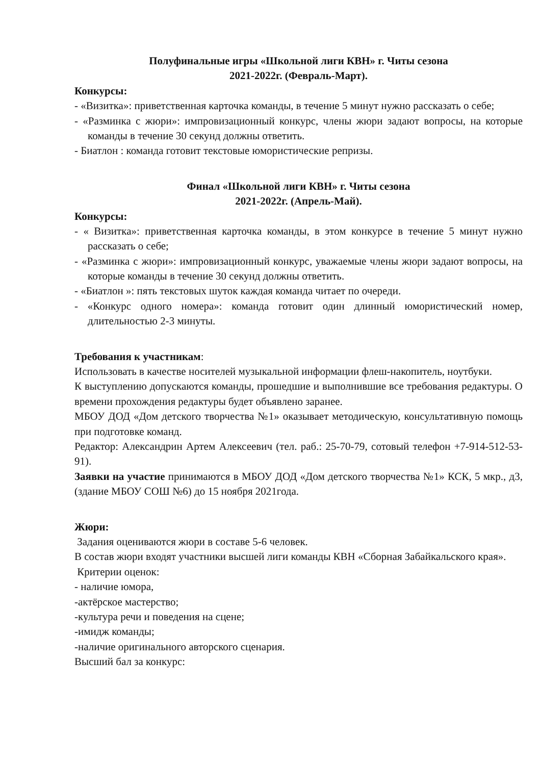Полуфинальные игры «Школьной лиги КВН» г. Читы сезона
2021-2022г. (Февраль-Март).
Конкурсы:
- «Визитка»: приветственная карточка команды, в течение 5 минут нужно рассказать о себе;
- «Разминка с жюри»: импровизационный конкурс, члены жюри задают вопросы, на которые команды в течение 30 секунд должны ответить.
- Биатлон : команда готовит текстовые юмористические репризы.
Финал «Школьной лиги КВН» г. Читы сезона
2021-2022г. (Апрель-Май).
Конкурсы:
- « Визитка»: приветственная карточка команды, в этом конкурсе в течение 5 минут нужно рассказать о себе;
- «Разминка с жюри»: импровизационный конкурс, уважаемые члены жюри задают вопросы, на которые команды в течение 30 секунд должны ответить.
- «Биатлон »: пять текстовых шуток каждая команда читает по очереди.
- «Конкурс одного номера»: команда готовит один длинный юмористический номер, длительностью 2-3 минуты.
Требования к участникам:
Использовать в качестве носителей музыкальной информации флеш-накопитель, ноутбуки.
К выступлению допускаются команды, прошедшие и выполнившие все требования редактуры. О времени прохождения редактуры будет объявлено заранее.
МБОУ ДОД «Дом детского творчества №1» оказывает методическую, консультативную помощь при подготовке команд.
Редактор: Александрин Артем Алексеевич (тел. раб.: 25-70-79, сотовый телефон +7-914-512-53-91).
Заявки на участие принимаются в МБОУ ДОД «Дом детского творчества №1» КСК, 5 мкр., д3, (здание МБОУ СОШ №6) до 15 ноября 2021года.
Жюри:
Задания оцениваются жюри в составе 5-6 человек.
В состав жюри входят участники высшей лиги команды КВН «Сборная Забайкальского края».
Критерии оценок:
- наличие юмора,
-актёрское мастерство;
-культура речи и поведения на сцене;
-имидж команды;
-наличие оригинального авторского сценария.
Высший бал за конкурс: